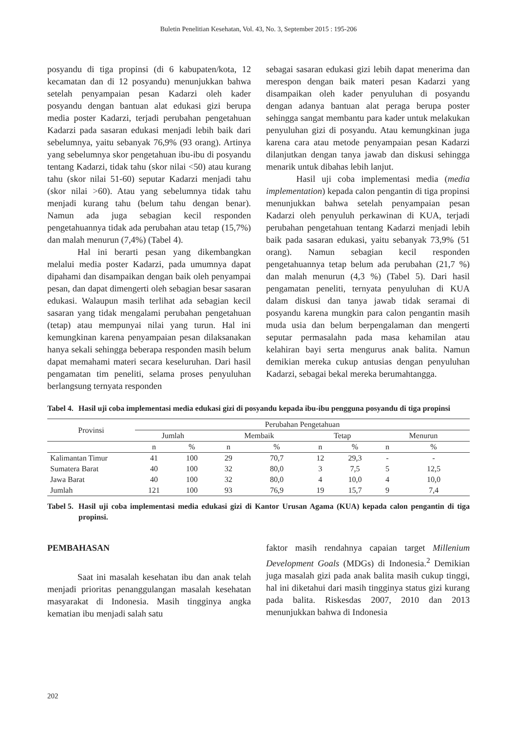Buletin Penelitian Kesehatan, Vol. 43, No. 3, September 2015 : 195-206
posyandu di tiga propinsi (di 6 kabupaten/kota, 12 kecamatan dan di 12 posyandu) menunjukkan bahwa setelah penyampaian pesan Kadarzi oleh kader posyandu dengan bantuan alat edukasi gizi berupa media poster Kadarzi, terjadi perubahan pengetahuan Kadarzi pada sasaran edukasi menjadi lebih baik dari sebelumnya, yaitu sebanyak 76,9% (93 orang). Artinya yang sebelumnya skor pengetahuan ibu-ibu di posyandu tentang Kadarzi, tidak tahu (skor nilai <50) atau kurang tahu (skor nilai 51-60) seputar Kadarzi menjadi tahu (skor nilai >60). Atau yang sebelumnya tidak tahu menjadi kurang tahu (belum tahu dengan benar). Namun ada juga sebagian kecil responden pengetahuannya tidak ada perubahan atau tetap (15,7%) dan malah menurun (7,4%) (Tabel 4).
Hal ini berarti pesan yang dikembangkan melalui media poster Kadarzi, pada umumnya dapat dipahami dan disampaikan dengan baik oleh penyampai pesan, dan dapat dimengerti oleh sebagian besar sasaran edukasi. Walaupun masih terlihat ada sebagian kecil sasaran yang tidak mengalami perubahan pengetahuan (tetap) atau mempunyai nilai yang turun. Hal ini kemungkinan karena penyampaian pesan dilaksanakan hanya sekali sehingga beberapa responden masih belum dapat memahami materi secara keseluruhan. Dari hasil pengamatan tim peneliti, selama proses penyuluhan berlangsung ternyata responden
sebagai sasaran edukasi gizi lebih dapat menerima dan merespon dengan baik materi pesan Kadarzi yang disampaikan oleh kader penyuluhan di posyandu dengan adanya bantuan alat peraga berupa poster sehingga sangat membantu para kader untuk melakukan penyuluhan gizi di posyandu. Atau kemungkinan juga karena cara atau metode penyampaian pesan Kadarzi dilanjutkan dengan tanya jawab dan diskusi sehingga menarik untuk dibahas lebih lanjut.
Hasil uji coba implementasi media (media implementation) kepada calon pengantin di tiga propinsi menunjukkan bahwa setelah penyampaian pesan Kadarzi oleh penyuluh perkawinan di KUA, terjadi perubahan pengetahuan tentang Kadarzi menjadi lebih baik pada sasaran edukasi, yaitu sebanyak 73,9% (51 orang). Namun sebagian kecil responden pengetahuannya tetap belum ada perubahan (21,7 %) dan malah menurun (4,3 %) (Tabel 5). Dari hasil pengamatan peneliti, ternyata penyuluhan di KUA dalam diskusi dan tanya jawab tidak seramai di posyandu karena mungkin para calon pengantin masih muda usia dan belum berpengalaman dan mengerti seputar permasalahn pada masa kehamilan atau kelahiran bayi serta mengurus anak balita. Namun demikian mereka cukup antusias dengan penyuluhan Kadarzi, sebagai bekal mereka berumahtangga.
Tabel 4. Hasil uji coba implementasi media edukasi gizi di posyandu kepada ibu-ibu pengguna posyandu di tiga propinsi
| Provinsi | Perubahan Pengetahuan | | | | | | | |
| --- | --- | --- | --- | --- | --- | --- | --- | --- |
| | Jumlah | | Membaik | | Tetap | | Menurun | |
| | n | % | n | % | n | % | n | % |
| Kalimantan Timur | 41 | 100 | 29 | 70,7 | 12 | 29,3 | - | - |
| Sumatera Barat | 40 | 100 | 32 | 80,0 | 3 | 7,5 | 5 | 12,5 |
| Jawa Barat | 40 | 100 | 32 | 80,0 | 4 | 10,0 | 4 | 10,0 |
| Jumlah | 121 | 100 | 93 | 76,9 | 19 | 15,7 | 9 | 7,4 |
Tabel 5. Hasil uji coba implementasi media edukasi gizi di Kantor Urusan Agama (KUA) kepada calon pengantin di tiga propinsi.
PEMBAHASAN
Saat ini masalah kesehatan ibu dan anak telah menjadi prioritas penanggulangan masalah kesehatan masyarakat di Indonesia. Masih tingginya angka kematian ibu menjadi salah satu
faktor masih rendahnya capaian target Millenium Development Goals (MDGs) di Indonesia.<sup>2</sup> Demikian juga masalah gizi pada anak balita masih cukup tinggi, hal ini diketahui dari masih tingginya status gizi kurang pada balita. Riskesdas 2007, 2010 dan 2013 menunjukkan bahwa di Indonesia
202